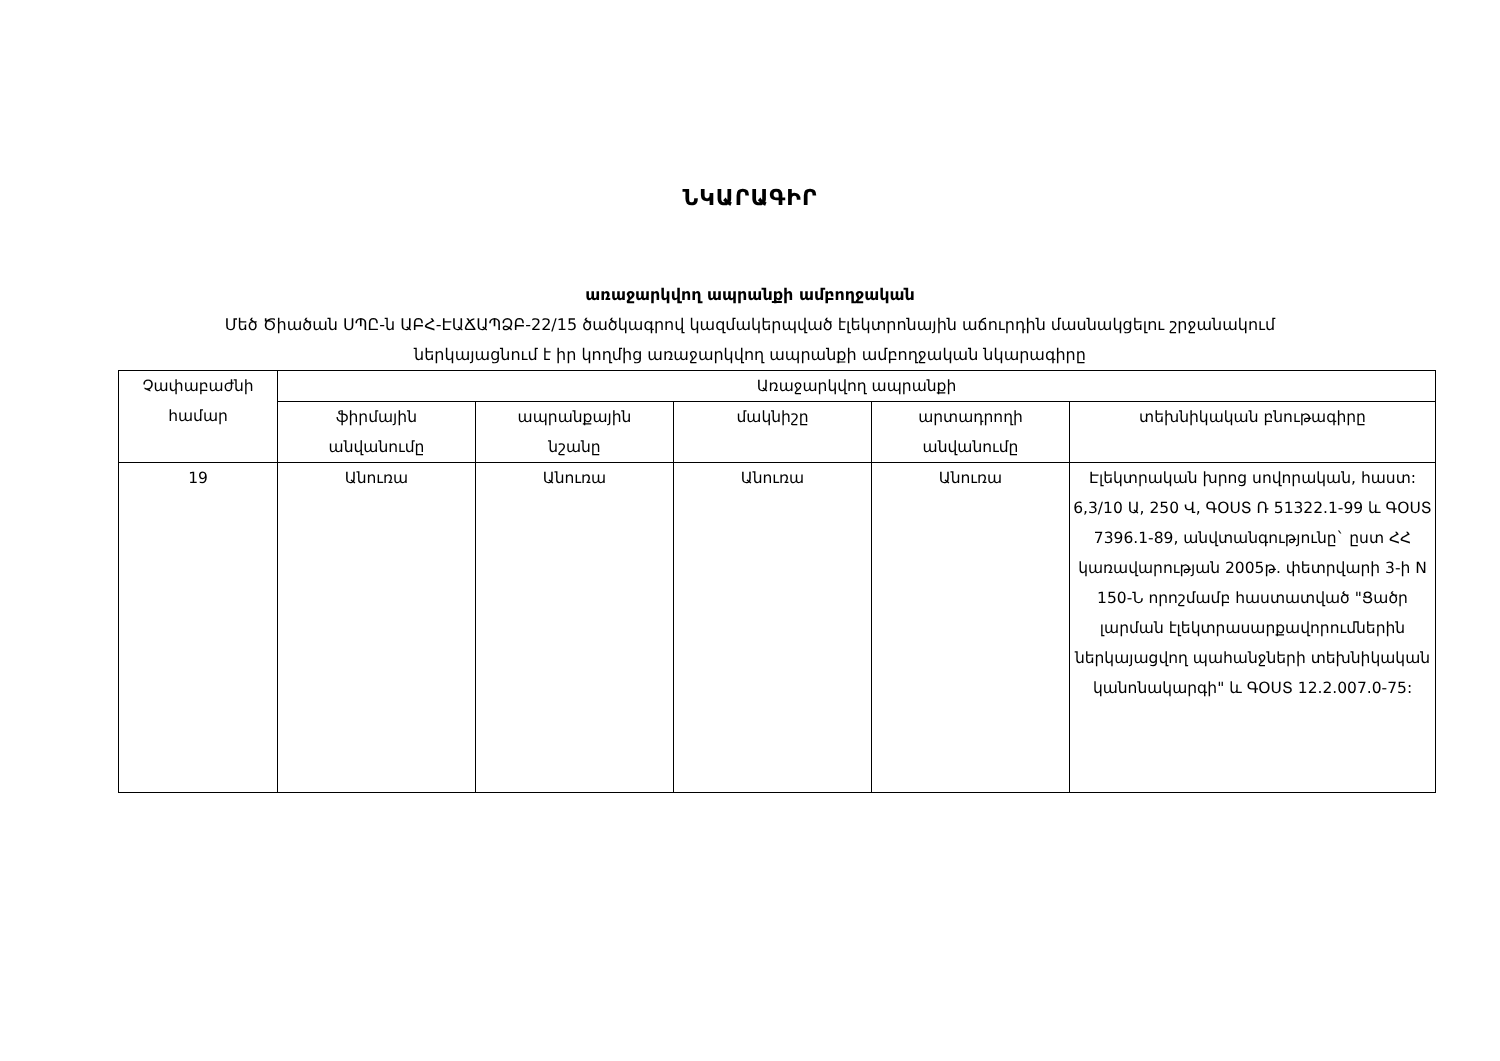ՆԿԱՐԱԳԻՐ
առաջարկվող ապրանքի ամբողջական
Մեծ Ծիածան ՍՊԸ-ն ԱԲՀ-ԷԱՃԱՊՁԲ-22/15 ծածկագրով կազմակերպված էլեկտրոնային աճուրդին մասնակցելու շրջանակում
ներկայացնում է իր կողմից առաջարկվող ապրանքի ամբողջական նկարագիրը
| Չափաբաժնի համար | Առաջարկվող ապրանքի | | | | |
| --- | --- | --- | --- | --- | --- |
| | ֆիրմային անվանումը | ապրանքային նշանը | մակնիշը | արտադրողի անվանումը | տեխնիկական բնութագիրը |
| 19 | Անուռա | Անուռա | Անուռա | Անուռա | Էլեկտրական խրոց սովորական, հաստ: 6,3/10 Ա, 250 Վ, ԳՕՍՏ Ռ 51322.1-99 և ԳՕՍՏ 7396.1-89, անվտանգությունը` ըստ ՀՀ կառավարության 2005թ. փետրվարի 3-ի N 150-Ն որոշմամբ հաստատված "Ցածր լարման էլեկտրասարքավորումներին ներկայացվող պահանջների տեխնիկական կանոնակարգի" և ԳՕՍՏ 12.2.007.0-75: |